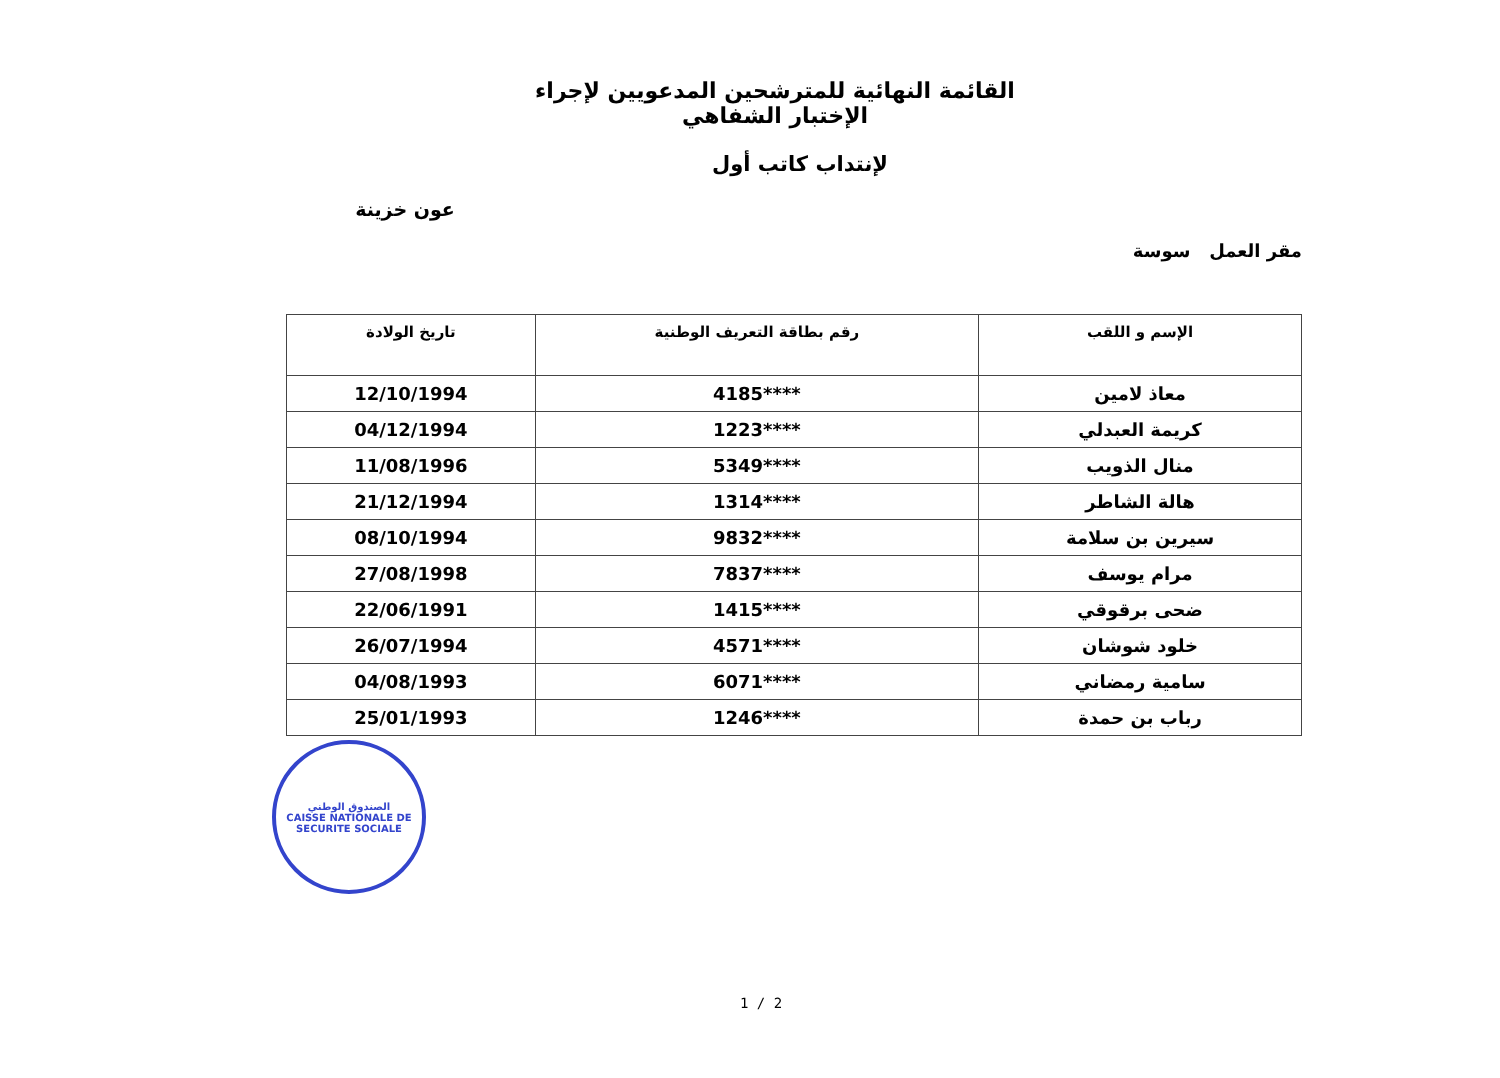القائمة النهائية للمترشحين المدعويين لإجراء الإختبار الشفاهي
لإنتداب كاتب أول
عون خزينة
مقر العمل سوسة
| الإسم و اللقب | رقم بطاقة التعريف الوطنية | تاريخ الولادة |
| --- | --- | --- |
| معاذ لامين | ****4185 | 12/10/1994 |
| كريمة العبدلي | ****1223 | 04/12/1994 |
| منال الذويب | ****5349 | 11/08/1996 |
| هالة الشاطر | ****1314 | 21/12/1994 |
| سيرين بن سلامة | ****9832 | 08/10/1994 |
| مرام يوسف | ****7837 | 27/08/1998 |
| ضحى برقوقي | ****1415 | 22/06/1991 |
| خلود شوشان | ****4571 | 26/07/1994 |
| سامية رمضاني | ****6071 | 04/08/1993 |
| رباب بن حمدة | ****1246 | 25/01/1993 |
الصندوق الوطني
CAISSE NATIONALE DE SECURITE SOCIALE
1 / 2